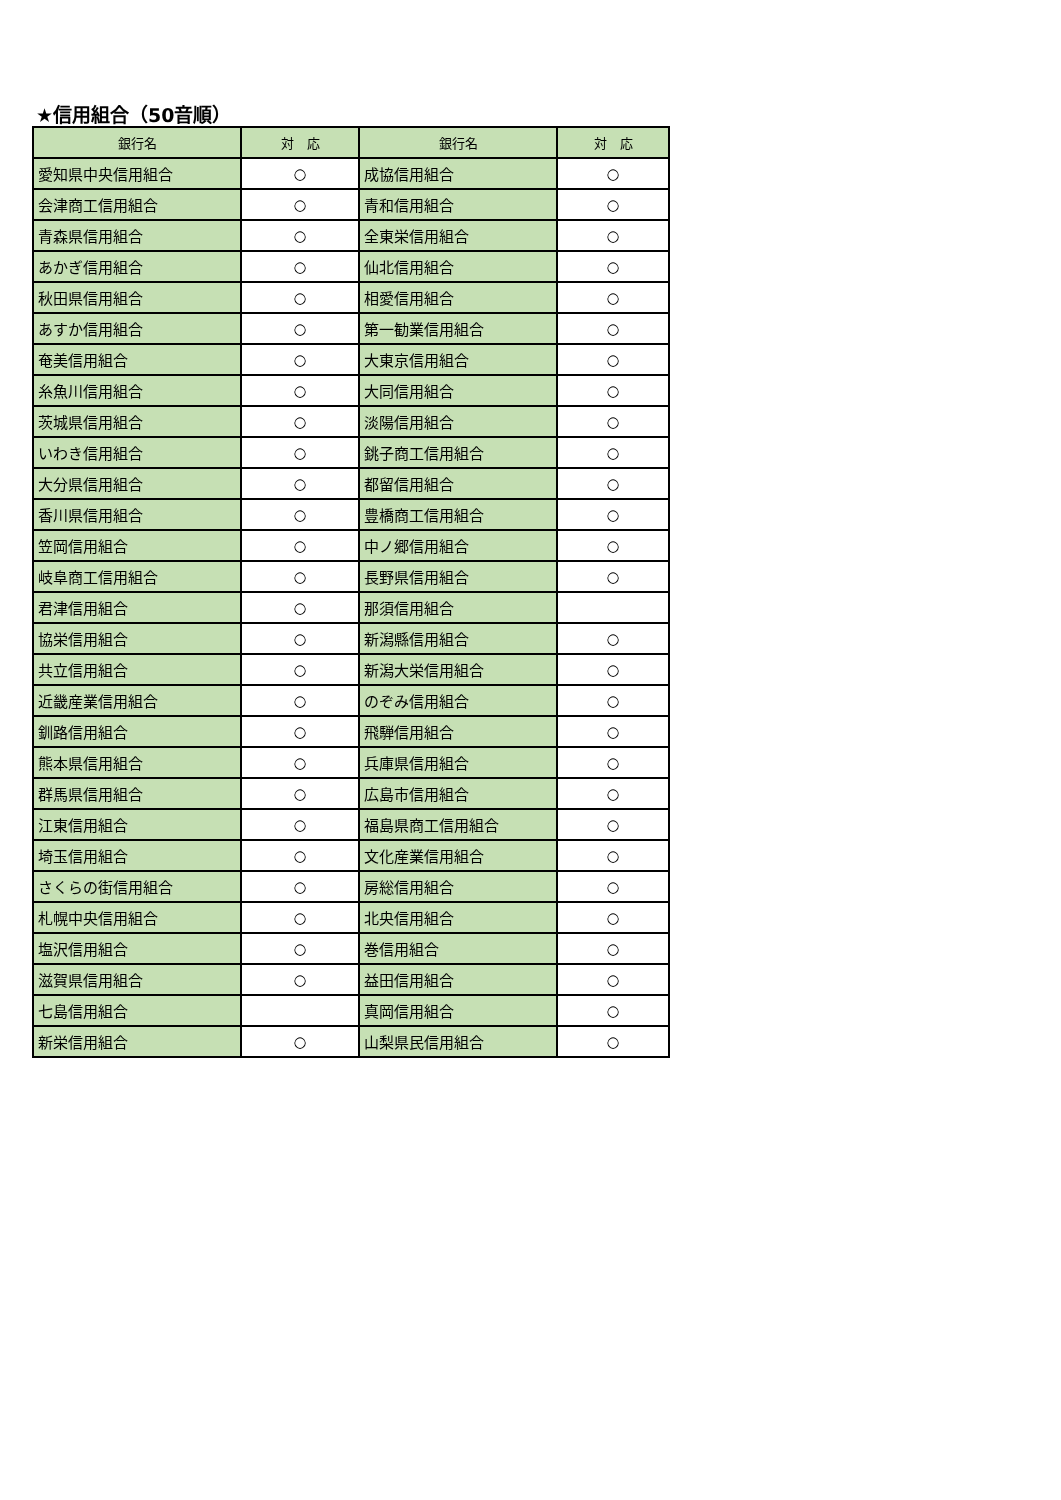★信用組合（50音順）
| 銀行名 | 対 応 | 銀行名 | 対 応 |
| --- | --- | --- | --- |
| 愛知県中央信用組合 | ○ | 成協信用組合 | ○ |
| 会津商工信用組合 | ○ | 青和信用組合 | ○ |
| 青森県信用組合 | ○ | 全東栄信用組合 | ○ |
| あかぎ信用組合 | ○ | 仙北信用組合 | ○ |
| 秋田県信用組合 | ○ | 相愛信用組合 | ○ |
| あすか信用組合 | ○ | 第一勧業信用組合 | ○ |
| 奄美信用組合 | ○ | 大東京信用組合 | ○ |
| 糸魚川信用組合 | ○ | 大同信用組合 | ○ |
| 茨城県信用組合 | ○ | 淡陽信用組合 | ○ |
| いわき信用組合 | ○ | 銚子商工信用組合 | ○ |
| 大分県信用組合 | ○ | 都留信用組合 | ○ |
| 香川県信用組合 | ○ | 豊橋商工信用組合 | ○ |
| 笠岡信用組合 | ○ | 中ノ郷信用組合 | ○ |
| 岐阜商工信用組合 | ○ | 長野県信用組合 | ○ |
| 君津信用組合 | ○ | 那須信用組合 | |
| 協栄信用組合 | ○ | 新潟縣信用組合 | ○ |
| 共立信用組合 | ○ | 新潟大栄信用組合 | ○ |
| 近畿産業信用組合 | ○ | のぞみ信用組合 | ○ |
| 釧路信用組合 | ○ | 飛騨信用組合 | ○ |
| 熊本県信用組合 | ○ | 兵庫県信用組合 | ○ |
| 群馬県信用組合 | ○ | 広島市信用組合 | ○ |
| 江東信用組合 | ○ | 福島県商工信用組合 | ○ |
| 埼玉信用組合 | ○ | 文化産業信用組合 | ○ |
| さくらの街信用組合 | ○ | 房総信用組合 | ○ |
| 札幌中央信用組合 | ○ | 北央信用組合 | ○ |
| 塩沢信用組合 | ○ | 巻信用組合 | ○ |
| 滋賀県信用組合 | ○ | 益田信用組合 | ○ |
| 七島信用組合 | | 真岡信用組合 | ○ |
| 新栄信用組合 | ○ | 山梨県民信用組合 | ○ |